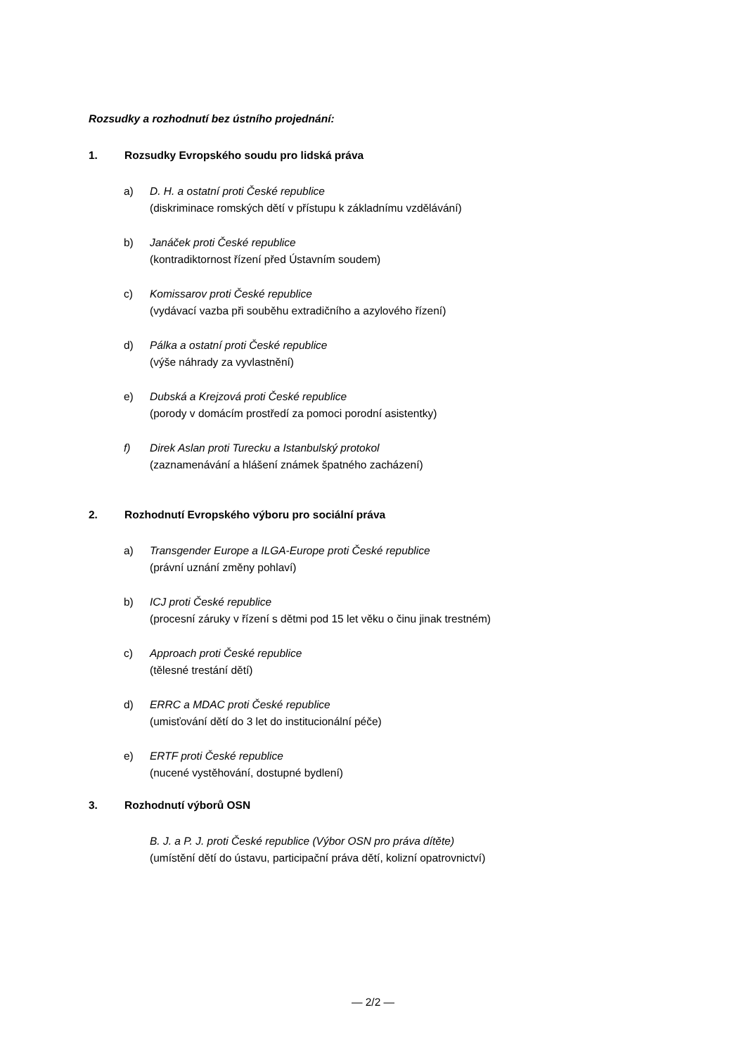Rozsudky a rozhodnutí bez ústního projednání:
1. Rozsudky Evropského soudu pro lidská práva
a) D. H. a ostatní proti České republice
(diskriminace romských dětí v přístupu k základnímu vzdělávání)
b) Janáček proti České republice
(kontradiktornost řízení před Ústavním soudem)
c) Komissarov proti České republice
(vydávací vazba při souběhu extradičního a azylového řízení)
d) Pálka a ostatní proti České republice
(výše náhrady za vyvlastnění)
e) Dubská a Krejzová proti České republice
(porody v domácím prostředí za pomoci porodní asistentky)
f) Direk Aslan proti Turecku a Istanbulský protokol
(zaznamenávání a hlášení známek špatného zacházení)
2. Rozhodnutí Evropského výboru pro sociální práva
a) Transgender Europe a ILGA-Europe proti České republice
(právní uznání změny pohlaví)
b) ICJ proti České republice
(procesní záruky v řízení s dětmi pod 15 let věku o činu jinak trestném)
c) Approach proti České republice
(tělesné trestání dětí)
d) ERRC a MDAC proti České republice
(umisťování dětí do 3 let do institucionální péče)
e) ERTF proti České republice
(nucené vystěhování, dostupné bydlení)
3. Rozhodnutí výborů OSN
B. J. a P. J. proti České republice (Výbor OSN pro práva dítěte)
(umístění dětí do ústavu, participační práva dětí, kolizní opatrovnictví)
— 2/2 —